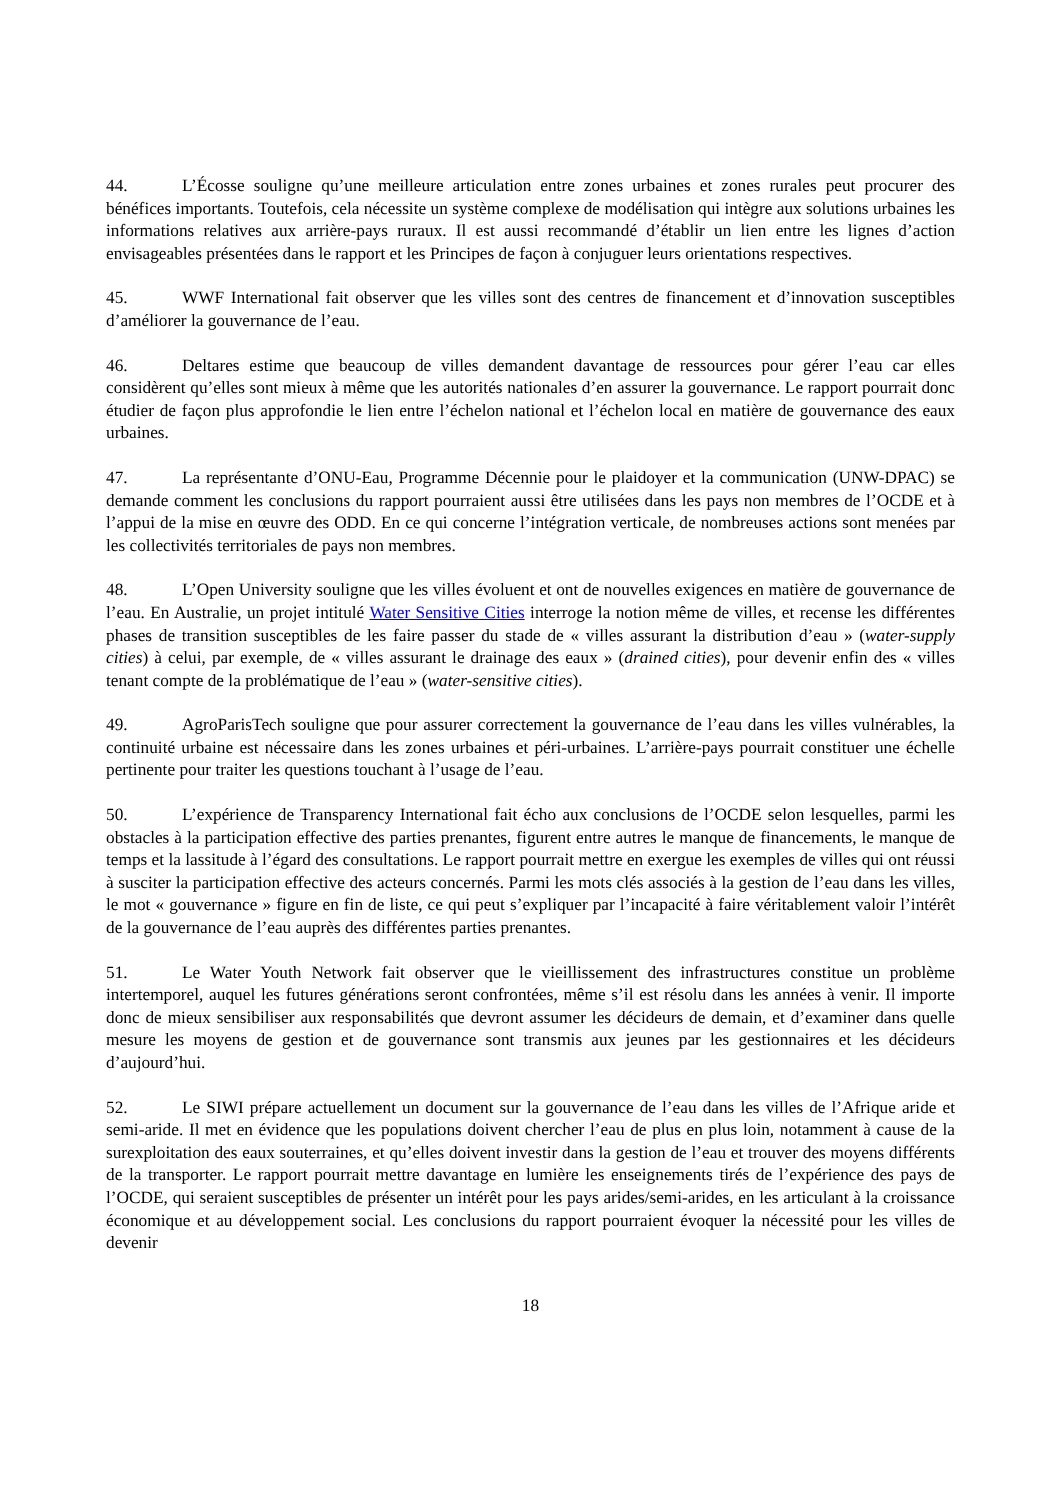44. L’Écosse souligne qu’une meilleure articulation entre zones urbaines et zones rurales peut procurer des bénéfices importants. Toutefois, cela nécessite un système complexe de modélisation qui intègre aux solutions urbaines les informations relatives aux arrière-pays ruraux. Il est aussi recommandé d’établir un lien entre les lignes d’action envisageables présentées dans le rapport et les Principes de façon à conjuguer leurs orientations respectives.
45. WWF International fait observer que les villes sont des centres de financement et d’innovation susceptibles d’améliorer la gouvernance de l’eau.
46. Deltares estime que beaucoup de villes demandent davantage de ressources pour gérer l’eau car elles considèrent qu’elles sont mieux à même que les autorités nationales d’en assurer la gouvernance. Le rapport pourrait donc étudier de façon plus approfondie le lien entre l’échelon national et l’échelon local en matière de gouvernance des eaux urbaines.
47. La représentante d’ONU-Eau, Programme Décennie pour le plaidoyer et la communication (UNW-DPAC) se demande comment les conclusions du rapport pourraient aussi être utilisées dans les pays non membres de l’OCDE et à l’appui de la mise en œuvre des ODD. En ce qui concerne l’intégration verticale, de nombreuses actions sont menées par les collectivités territoriales de pays non membres.
48. L’Open University souligne que les villes évoluent et ont de nouvelles exigences en matière de gouvernance de l’eau. En Australie, un projet intitulé Water Sensitive Cities interroge la notion même de villes, et recense les différentes phases de transition susceptibles de les faire passer du stade de « villes assurant la distribution d’eau » (water-supply cities) à celui, par exemple, de « villes assurant le drainage des eaux » (drained cities), pour devenir enfin des « villes tenant compte de la problématique de l’eau » (water-sensitive cities).
49. AgroParisTech souligne que pour assurer correctement la gouvernance de l’eau dans les villes vulnérables, la continuité urbaine est nécessaire dans les zones urbaines et péri-urbaines. L’arrière-pays pourrait constituer une échelle pertinente pour traiter les questions touchant à l’usage de l’eau.
50. L’expérience de Transparency International fait écho aux conclusions de l’OCDE selon lesquelles, parmi les obstacles à la participation effective des parties prenantes, figurent entre autres le manque de financements, le manque de temps et la lassitude à l’égard des consultations. Le rapport pourrait mettre en exergue les exemples de villes qui ont réussi à susciter la participation effective des acteurs concernés. Parmi les mots clés associés à la gestion de l’eau dans les villes, le mot « gouvernance » figure en fin de liste, ce qui peut s’expliquer par l’incapacité à faire véritablement valoir l’intérêt de la gouvernance de l’eau auprès des différentes parties prenantes.
51. Le Water Youth Network fait observer que le vieillissement des infrastructures constitue un problème intertemporel, auquel les futures générations seront confrontées, même s’il est résolu dans les années à venir. Il importe donc de mieux sensibiliser aux responsabilités que devront assumer les décideurs de demain, et d’examiner dans quelle mesure les moyens de gestion et de gouvernance sont transmis aux jeunes par les gestionnaires et les décideurs d’aujourd’hui.
52. Le SIWI prépare actuellement un document sur la gouvernance de l’eau dans les villes de l’Afrique aride et semi-aride. Il met en évidence que les populations doivent chercher l’eau de plus en plus loin, notamment à cause de la surexploitation des eaux souterraines, et qu’elles doivent investir dans la gestion de l’eau et trouver des moyens différents de la transporter. Le rapport pourrait mettre davantage en lumière les enseignements tirés de l’expérience des pays de l’OCDE, qui seraient susceptibles de présenter un intérêt pour les pays arides/semi-arides, en les articulant à la croissance économique et au développement social. Les conclusions du rapport pourraient évoquer la nécessité pour les villes de devenir
18